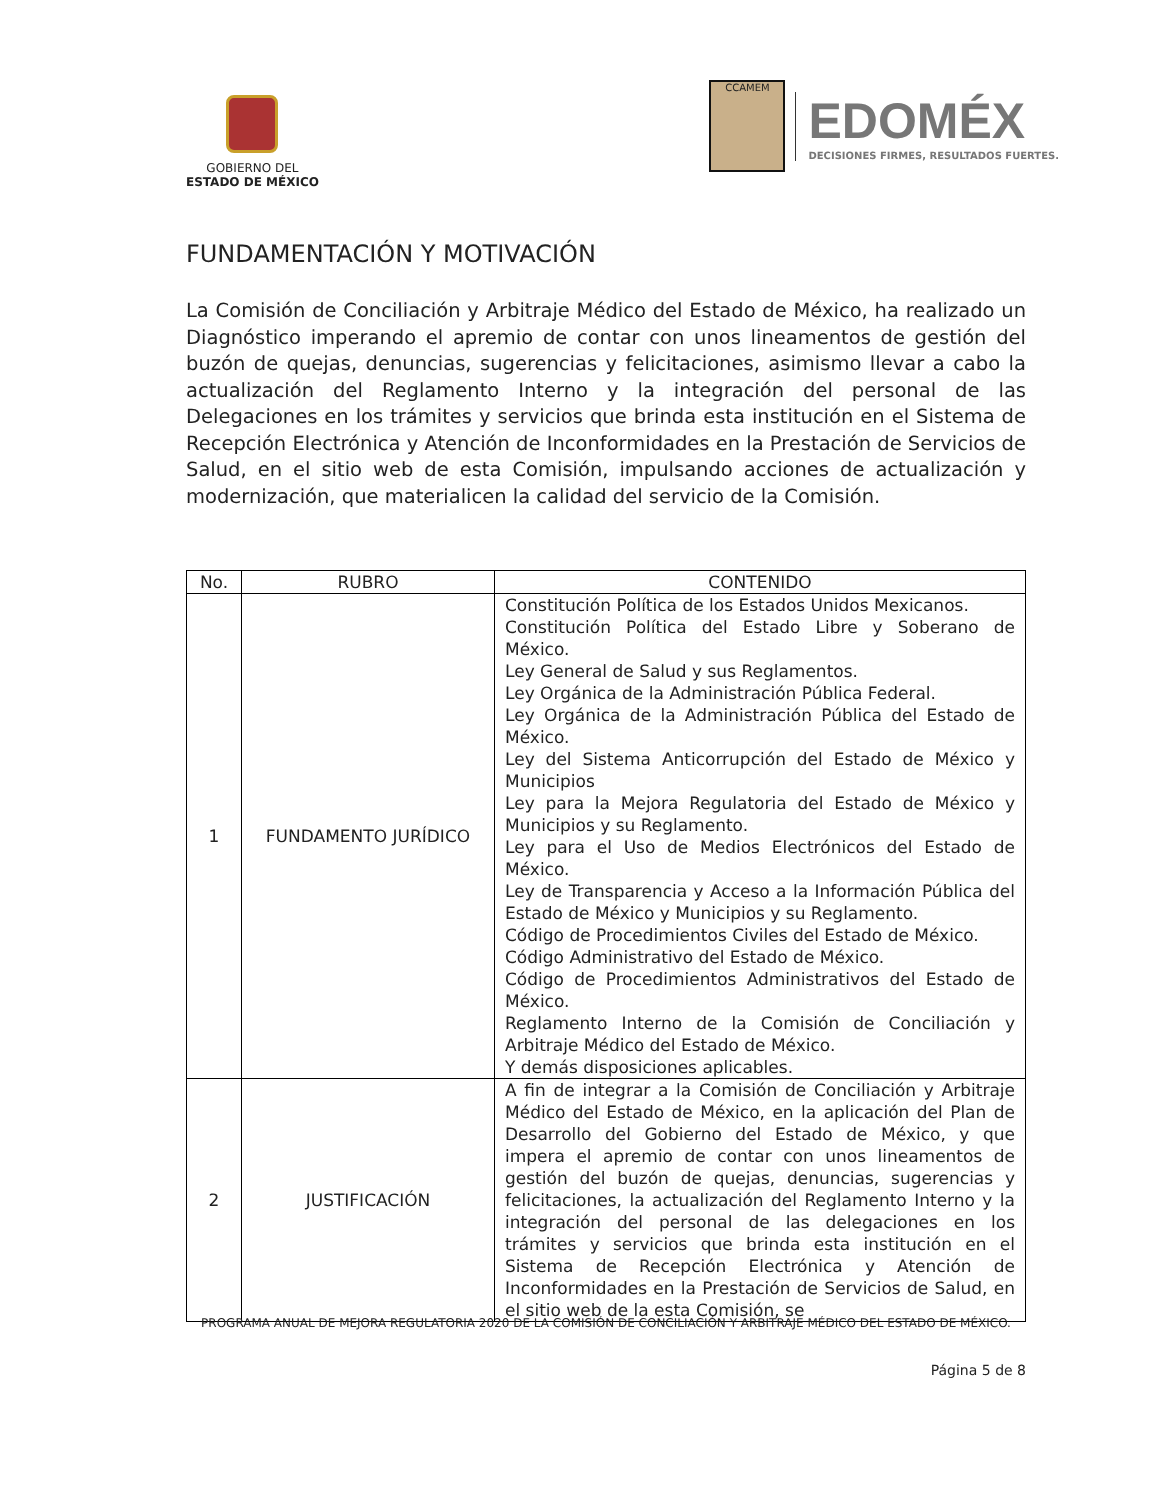GOBIERNO DEL
ESTADO DE MÉXICO
CCAMEM
EDOMÉX
DECISIONES FIRMES, RESULTADOS FUERTES.
FUNDAMENTACIÓN Y MOTIVACIÓN
La Comisión de Conciliación y Arbitraje Médico del Estado de México, ha realizado un Diagnóstico imperando el apremio de contar con unos lineamentos de gestión del buzón de quejas, denuncias, sugerencias y felicitaciones, asimismo llevar a cabo la actualización del Reglamento Interno y la integración del personal de las Delegaciones en los trámites y servicios que brinda esta institución en el Sistema de Recepción Electrónica y Atención de Inconformidades en la Prestación de Servicios de Salud, en el sitio web de esta Comisión, impulsando acciones de actualización y modernización, que materialicen la calidad del servicio de la Comisión.
| No. | RUBRO | CONTENIDO |
| --- | --- | --- |
| 1 | FUNDAMENTO JURÍDICO | Constitución Política de los Estados Unidos Mexicanos. Constitución Política del Estado Libre y Soberano de México. Ley General de Salud y sus Reglamentos. Ley Orgánica de la Administración Pública Federal. Ley Orgánica de la Administración Pública del Estado de México. Ley del Sistema Anticorrupción del Estado de México y Municipios Ley para la Mejora Regulatoria del Estado de México y Municipios y su Reglamento. Ley para el Uso de Medios Electrónicos del Estado de México. Ley de Transparencia y Acceso a la Información Pública del Estado de México y Municipios y su Reglamento. Código de Procedimientos Civiles del Estado de México. Código Administrativo del Estado de México. Código de Procedimientos Administrativos del Estado de México. Reglamento Interno de la Comisión de Conciliación y Arbitraje Médico del Estado de México. Y demás disposiciones aplicables. |
| 2 | JUSTIFICACIÓN | A fin de integrar a la Comisión de Conciliación y Arbitraje Médico del Estado de México, en la aplicación del Plan de Desarrollo del Gobierno del Estado de México, y que impera el apremio de contar con unos lineamentos de gestión del buzón de quejas, denuncias, sugerencias y felicitaciones, la actualización del Reglamento Interno y la integración del personal de las delegaciones en los trámites y servicios que brinda esta institución en el Sistema de Recepción Electrónica y Atención de Inconformidades en la Prestación de Servicios de Salud, en el sitio web de la esta Comisión, se |
PROGRAMA ANUAL DE MEJORA REGULATORIA 2020 DE LA COMISIÓN DE CONCILIACIÓN Y ARBITRAJE MÉDICO DEL ESTADO DE MÉXICO.
Página 5 de 8